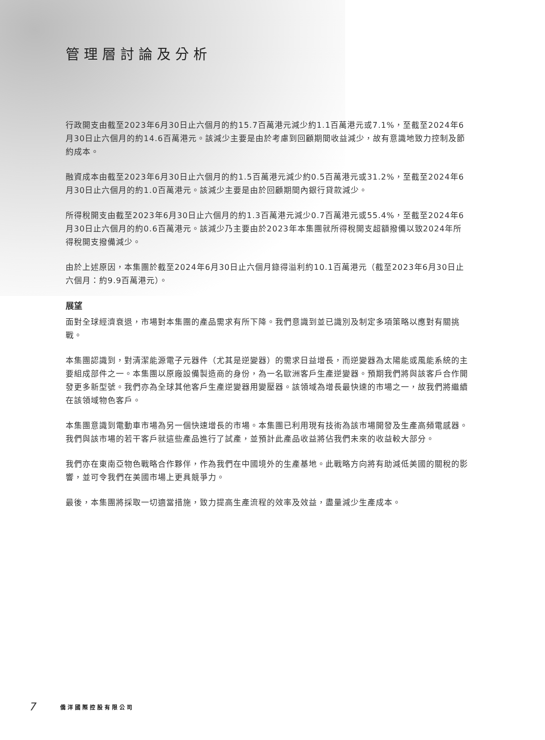管理層討論及分析
行政開支由截至2023年6月30日止六個月的約15.7百萬港元減少約1.1百萬港元或7.1%，至截至2024年6月30日止六個月的約14.6百萬港元。該減少主要是由於考慮到回顧期間收益減少，故有意識地致力控制及節約成本。
融資成本由截至2023年6月30日止六個月的約1.5百萬港元減少約0.5百萬港元或31.2%，至截至2024年6月30日止六個月的約1.0百萬港元。該減少主要是由於回顧期間內銀行貸款減少。
所得稅開支由截至2023年6月30日止六個月的約1.3百萬港元減少0.7百萬港元或55.4%，至截至2024年6月30日止六個月的約0.6百萬港元。該減少乃主要由於2023年本集團就所得稅開支超額撥備以致2024年所得稅開支撥備減少。
由於上述原因，本集團於截至2024年6月30日止六個月錄得溢利約10.1百萬港元（截至2023年6月30日止六個月：約9.9百萬港元）。
展望
面對全球經濟衰退，市場對本集團的產品需求有所下降。我們意識到並已識別及制定多項策略以應對有關挑戰。
本集團認識到，對清潔能源電子元器件（尤其是逆變器）的需求日益增長，而逆變器為太陽能或風能系統的主要組成部件之一。本集團以原廠設備製造商的身份，為一名歐洲客戶生產逆變器。預期我們將與該客戶合作開發更多新型號。我們亦為全球其他客戶生產逆變器用變壓器。該領域為增長最快速的市場之一，故我們將繼續在該領域物色客戶。
本集團意識到電動車市場為另一個快速增長的市場。本集團已利用現有技術為該市場開發及生產高頻電感器。我們與該市場的若干客戶就這些產品進行了試產，並預計此產品收益將佔我們未來的收益較大部分。
我們亦在東南亞物色戰略合作夥伴，作為我們在中國境外的生產基地。此戰略方向將有助減低美國的關稅的影響，並可令我們在美國市場上更具競爭力。
最後，本集團將採取一切適當措施，致力提高生產流程的效率及效益，盡量減少生產成本。
7 僑洋國際控股有限公司